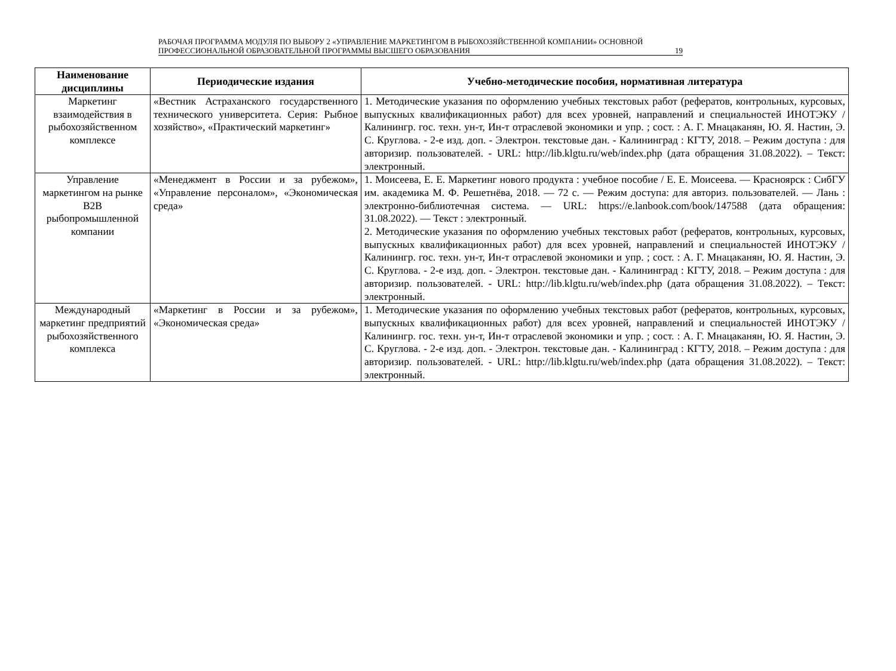РАБОЧАЯ ПРОГРАММА МОДУЛЯ ПО ВЫБОРУ 2 «УПРАВЛЕНИЕ МАРКЕТИНГОМ В РЫБОХОЗЯЙСТВЕННОЙ КОМПАНИИ» ОСНОВНОЙ ПРОФЕССИОНАЛЬНОЙ ОБРАЗОВАТЕЛЬНОЙ ПРОГРАММЫ ВЫСШЕГО ОБРАЗОВАНИЯ
19
| Наименование дисциплины | Периодические издания | Учебно-методические пособия, нормативная литература |
| --- | --- | --- |
| Маркетинг взаимодействия в рыбохозяйственном комплексе | «Вестник Астраханского государственного технического университета. Серия: Рыбное хозяйство», «Практический маркетинг» | 1. Методические указания по оформлению учебных текстовых работ (рефератов, контрольных, курсовых, выпускных квалификационных работ) для всех уровней, направлений и специальностей ИНОТЭКУ / Калинингр. гос. техн. ун-т, Ин-т отраслевой экономики и упр. ; сост. : А. Г. Мнацаканян, Ю. Я. Настин, Э. С. Круглова. - 2-е изд. доп. - Электрон. текстовые дан. - Калининград : КГТУ, 2018. – Режим доступа : для авторизир. пользователей. - URL: http://lib.klgtu.ru/web/index.php (дата обращения 31.08.2022). – Текст: электронный. |
| Управление маркетингом на рынке B2B рыбопромышленной компании | «Менеджмент в России и за рубежом», «Управление персоналом», «Экономическая среда» | 1. Моисеева, Е. Е. Маркетинг нового продукта : учебное пособие / Е. Е. Моисеева. — Красноярск : СибГУ им. академика М. Ф. Решетнёва, 2018. — 72 с. — Режим доступа: для авториз. пользователей. — Лань : электронно-библиотечная система. — URL: https://e.lanbook.com/book/147588 (дата обращения: 31.08.2022). — Текст : электронный. 2. Методические указания по оформлению учебных текстовых работ (рефератов, контрольных, курсовых, выпускных квалификационных работ) для всех уровней, направлений и специальностей ИНОТЭКУ / Калинингр. гос. техн. ун-т, Ин-т отраслевой экономики и упр. ; сост. : А. Г. Мнацаканян, Ю. Я. Настин, Э. С. Круглова. - 2-е изд. доп. - Электрон. текстовые дан. - Калининград : КГТУ, 2018. – Режим доступа : для авторизир. пользователей. - URL: http://lib.klgtu.ru/web/index.php (дата обращения 31.08.2022). – Текст: электронный. |
| Международный маркетинг предприятий рыбохозяйственного комплекса | «Маркетинг в России и за рубежом», «Экономическая среда» | 1. Методические указания по оформлению учебных текстовых работ (рефератов, контрольных, курсовых, выпускных квалификационных работ) для всех уровней, направлений и специальностей ИНОТЭКУ / Калинингр. гос. техн. ун-т, Ин-т отраслевой экономики и упр. ; сост. : А. Г. Мнацаканян, Ю. Я. Настин, Э. С. Круглова. - 2-е изд. доп. - Электрон. текстовые дан. - Калининград : КГТУ, 2018. – Режим доступа : для авторизир. пользователей. - URL: http://lib.klgtu.ru/web/index.php (дата обращения 31.08.2022). – Текст: электронный. |